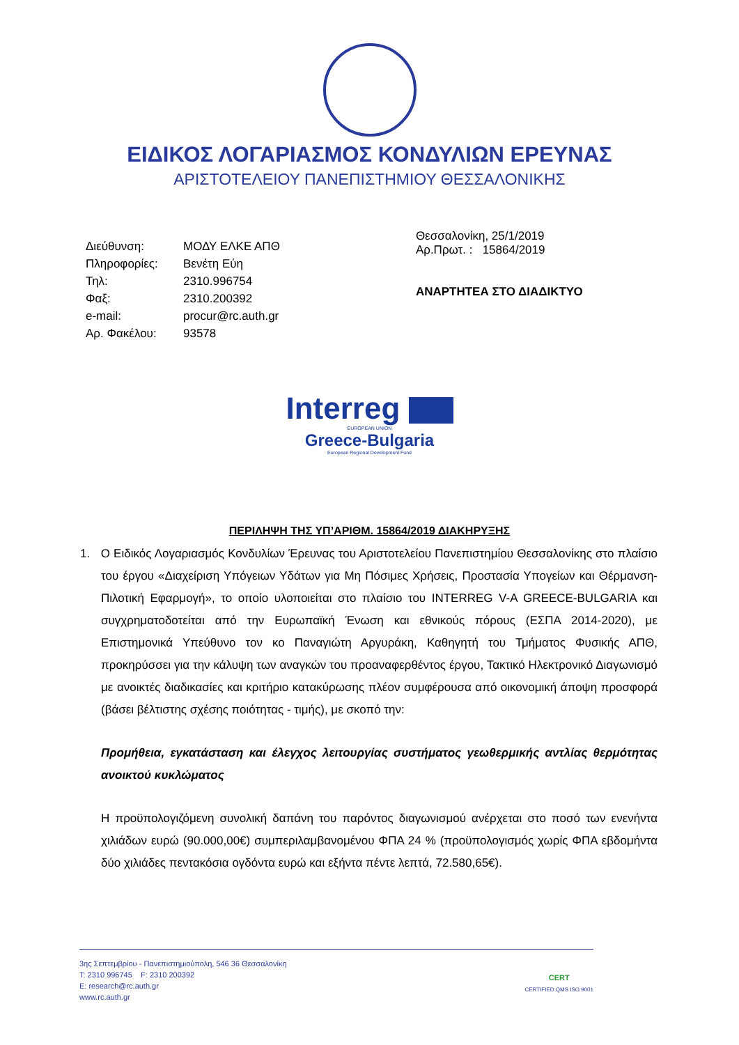ΕΙΔΙΚΟΣ ΛΟΓΑΡΙΑΣΜΟΣ ΚΟΝΔΥΛΙΩΝ ΕΡΕΥΝΑΣ
ΑΡΙΣΤΟΤΕΛΕΙΟΥ ΠΑΝΕΠΙΣΤΗΜΙΟΥ ΘΕΣΣΑΛΟΝΙΚΗΣ
| Διεύθυνση: | ΜΟΔΥ ΕΛΚΕ ΑΠΘ |
| Πληροφορίες: | Βενέτη Εύη |
| Τηλ: | 2310.996754 |
| Φαξ: | 2310.200392 |
| e-mail: | procur@rc.auth.gr |
| Αρ. Φακέλου: | 93578 |
Θεσσαλονίκη, 25/1/2019
Αρ.Πρωτ. : 15864/2019
ΑΝΑΡΤΗΤΕΑ ΣΤΟ ΔΙΑΔΙΚΤΥΟ
Interreg
EUROPEAN UNION
Greece-Bulgaria
European Regional Development Fund
ΠΕΡΙΛΗΨΗ ΤΗΣ ΥΠ’ΑΡΙΘΜ. 15864/2019 ΔΙΑΚΗΡΥΞΗΣ
1. Ο Ειδικός Λογαριασμός Κονδυλίων Έρευνας του Αριστοτελείου Πανεπιστημίου Θεσσαλονίκης στο πλαίσιο του έργου «Διαχείριση Υπόγειων Υδάτων για Μη Πόσιμες Χρήσεις, Προστασία Υπογείων και Θέρμανση-Πιλοτική Εφαρμογή», το οποίο υλοποιείται στο πλαίσιο του INTERREG V-A GREECE-BULGARIA και συγχρηματοδοτείται από την Ευρωπαϊκή Ένωση και εθνικούς πόρους (ΕΣΠΑ 2014-2020), με Επιστημονικά Υπεύθυνο τον κο Παναγιώτη Αργυράκη, Καθηγητή του Τμήματος Φυσικής ΑΠΘ, προκηρύσσει για την κάλυψη των αναγκών του προαναφερθέντος έργου, Τακτικό Ηλεκτρονικό Διαγωνισμό με ανοικτές διαδικασίες και κριτήριο κατακύρωσης πλέον συμφέρουσα από οικονομική άποψη προσφορά (βάσει βέλτιστης σχέσης ποιότητας - τιμής), με σκοπό την:
Προμήθεια, εγκατάσταση και έλεγχος λειτουργίας συστήματος γεωθερμικής αντλίας θερμότητας ανοικτού κυκλώματος
Η προϋπολογιζόμενη συνολική δαπάνη του παρόντος διαγωνισμού ανέρχεται στο ποσό των ενενήντα χιλιάδων ευρώ (90.000,00€) συμπεριλαμβανομένου ΦΠΑ 24 % (προϋπολογισμός χωρίς ΦΠΑ εβδομήντα δύο χιλιάδες πεντακόσια ογδόντα ευρώ και εξήντα πέντε λεπτά, 72.580,65€).
3ης Σεπτεμβρίου - Πανεπιστημιούπολη, 546 36 Θεσσαλονίκη
T: 2310 996745 F: 2310 200392
E: research@rc.auth.gr
www.rc.auth.gr
CERT
CERTIFIED QMS ISO 9001